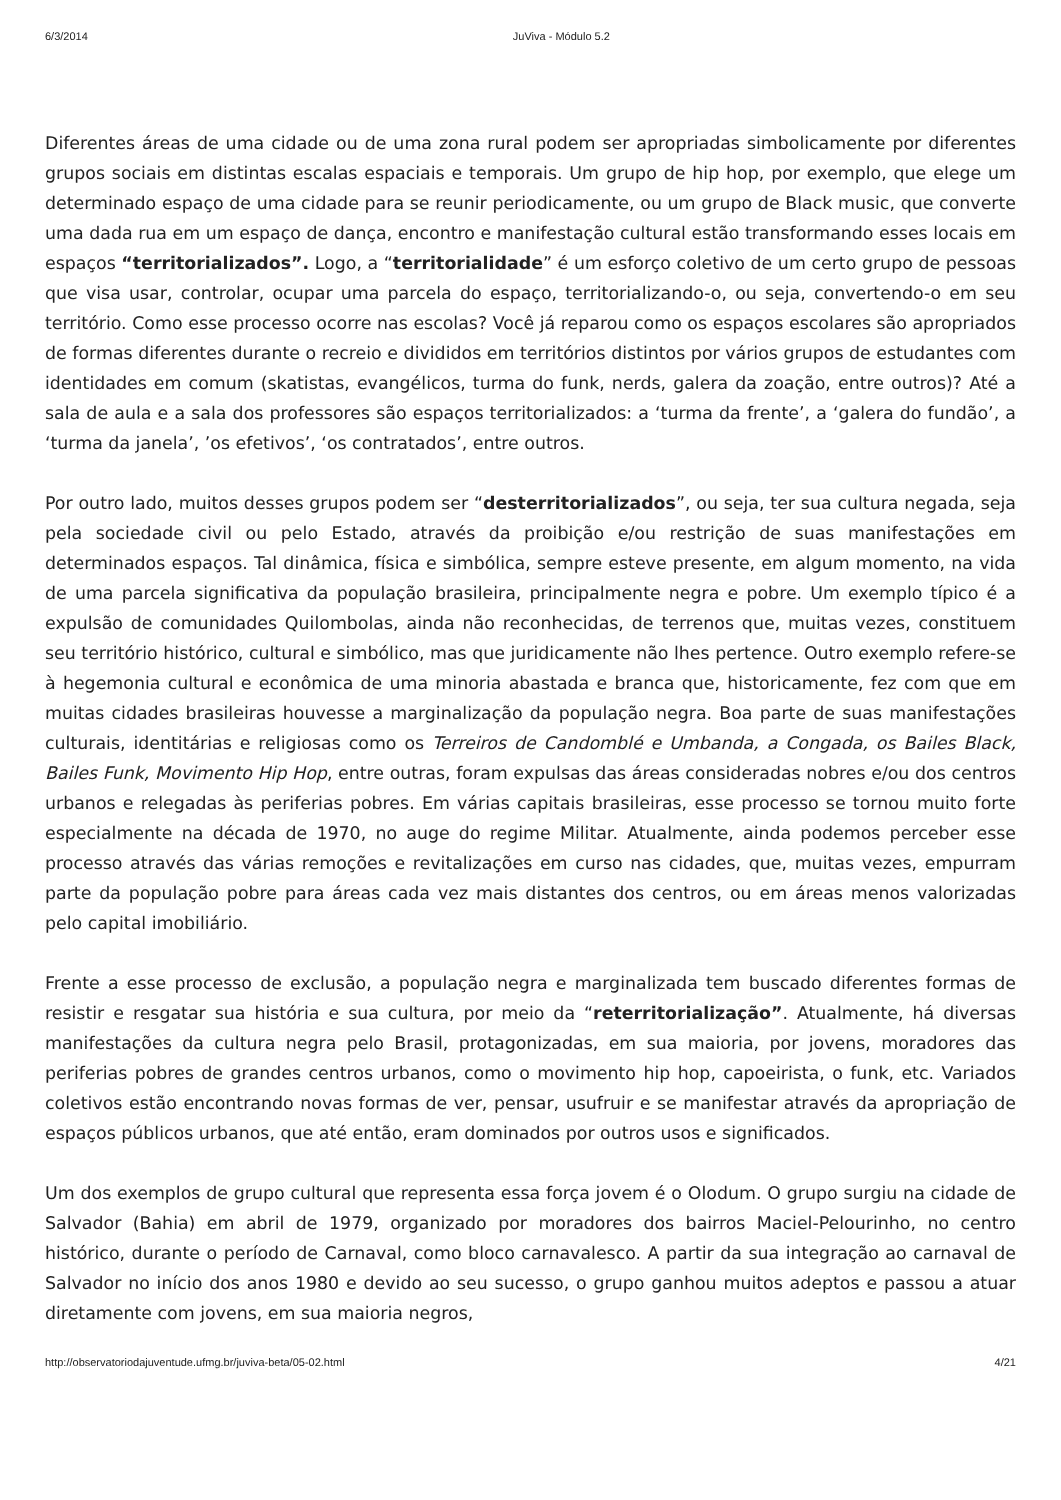6/3/2014 JuViva - Módulo 5.2
Diferentes áreas de uma cidade ou de uma zona rural podem ser apropriadas simbolicamente por diferentes grupos sociais em distintas escalas espaciais e temporais. Um grupo de hip hop, por exemplo, que elege um determinado espaço de uma cidade para se reunir periodicamente, ou um grupo de Black music, que converte uma dada rua em um espaço de dança, encontro e manifestação cultural estão transformando esses locais em espaços “territorializados”. Logo, a “territorialidade” é um esforço coletivo de um certo grupo de pessoas que visa usar, controlar, ocupar uma parcela do espaço, territorializando-o, ou seja, convertendo-o em seu território. Como esse processo ocorre nas escolas? Você já reparou como os espaços escolares são apropriados de formas diferentes durante o recreio e divididos em territórios distintos por vários grupos de estudantes com identidades em comum (skatistas, evangélicos, turma do funk, nerds, galera da zoação, entre outros)? Até a sala de aula e a sala dos professores são espaços territorializados: a ‘turma da frente’, a ‘galera do fundão’, a ‘turma da janela’, ’os efetivos’, ‘os contratados’, entre outros.
Por outro lado, muitos desses grupos podem ser “desterritorializados”, ou seja, ter sua cultura negada, seja pela sociedade civil ou pelo Estado, através da proibição e/ou restrição de suas manifestações em determinados espaços. Tal dinâmica, física e simbólica, sempre esteve presente, em algum momento, na vida de uma parcela significativa da população brasileira, principalmente negra e pobre. Um exemplo típico é a expulsão de comunidades Quilombolas, ainda não reconhecidas, de terrenos que, muitas vezes, constituem seu território histórico, cultural e simbólico, mas que juridicamente não lhes pertence. Outro exemplo refere-se à hegemonia cultural e econômica de uma minoria abastada e branca que, historicamente, fez com que em muitas cidades brasileiras houvesse a marginalização da população negra. Boa parte de suas manifestações culturais, identitárias e religiosas como os Terreiros de Candomblé e Umbanda, a Congada, os Bailes Black, Bailes Funk, Movimento Hip Hop, entre outras, foram expulsas das áreas consideradas nobres e/ou dos centros urbanos e relegadas às periferias pobres. Em várias capitais brasileiras, esse processo se tornou muito forte especialmente na década de 1970, no auge do regime Militar. Atualmente, ainda podemos perceber esse processo através das várias remoções e revitalizações em curso nas cidades, que, muitas vezes, empurram parte da população pobre para áreas cada vez mais distantes dos centros, ou em áreas menos valorizadas pelo capital imobiliário.
Frente a esse processo de exclusão, a população negra e marginalizada tem buscado diferentes formas de resistir e resgatar sua história e sua cultura, por meio da “reterritorialização”. Atualmente, há diversas manifestações da cultura negra pelo Brasil, protagonizadas, em sua maioria, por jovens, moradores das periferias pobres de grandes centros urbanos, como o movimento hip hop, capoeirista, o funk, etc. Variados coletivos estão encontrando novas formas de ver, pensar, usufruir e se manifestar através da apropriação de espaços públicos urbanos, que até então, eram dominados por outros usos e significados.
Um dos exemplos de grupo cultural que representa essa força jovem é o Olodum. O grupo surgiu na cidade de Salvador (Bahia) em abril de 1979, organizado por moradores dos bairros Maciel-Pelourinho, no centro histórico, durante o período de Carnaval, como bloco carnavalesco. A partir da sua integração ao carnaval de Salvador no início dos anos 1980 e devido ao seu sucesso, o grupo ganhou muitos adeptos e passou a atuar diretamente com jovens, em sua maioria negros,
http://observatoriodajuventude.ufmg.br/juviva-beta/05-02.html 4/21